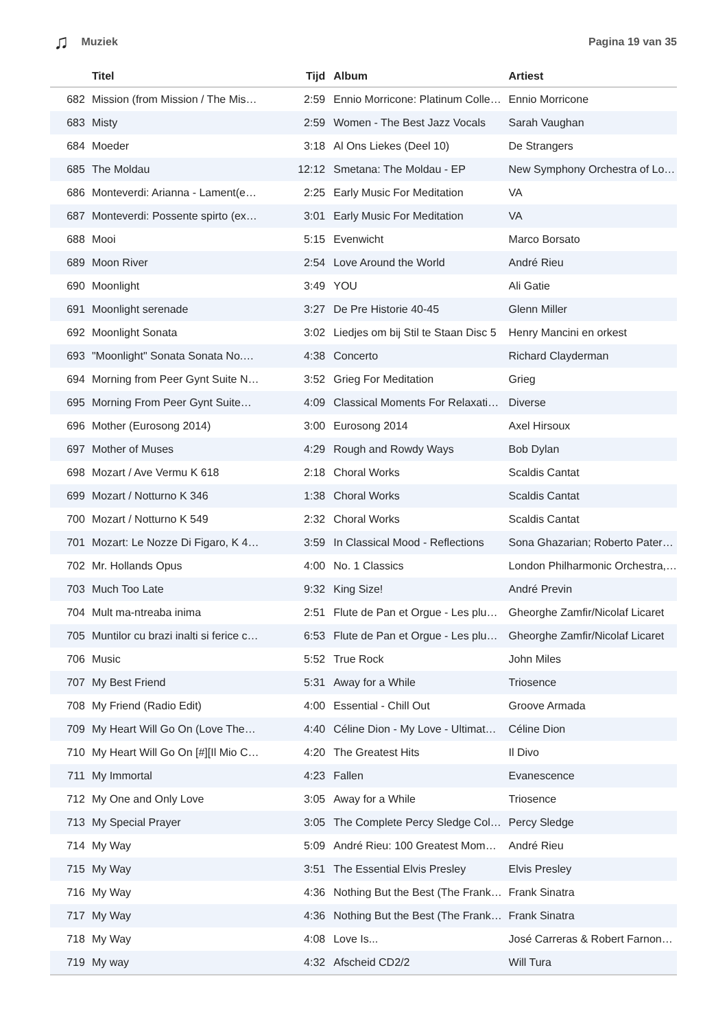♫ Muziek Pagina 19 van 35
| | Titel | Tijd | Album | Artiest |
| --- | --- | --- | --- | --- |
| 682 | Mission (from Mission / The Mis… | 2:59 | Ennio Morricone: Platinum Colle… | Ennio Morricone |
| 683 | Misty | 2:59 | Women - The Best Jazz Vocals | Sarah Vaughan |
| 684 | Moeder | 3:18 | Al Ons Liekes (Deel 10) | De Strangers |
| 685 | The Moldau | 12:12 | Smetana: The Moldau - EP | New Symphony Orchestra of Lo… |
| 686 | Monteverdi: Arianna - Lament(e… | 2:25 | Early Music For Meditation | VA |
| 687 | Monteverdi: Possente spirto (ex… | 3:01 | Early Music For Meditation | VA |
| 688 | Mooi | 5:15 | Evenwicht | Marco Borsato |
| 689 | Moon River | 2:54 | Love Around the World | André Rieu |
| 690 | Moonlight | 3:49 | YOU | Ali Gatie |
| 691 | Moonlight serenade | 3:27 | De Pre Historie 40-45 | Glenn Miller |
| 692 | Moonlight Sonata | 3:02 | Liedjes om bij Stil te Staan Disc 5 | Henry Mancini en orkest |
| 693 | "Moonlight" Sonata Sonata No.… | 4:38 | Concerto | Richard Clayderman |
| 694 | Morning from Peer Gynt Suite N… | 3:52 | Grieg For Meditation | Grieg |
| 695 | Morning From Peer Gynt Suite… | 4:09 | Classical Moments For Relaxati… | Diverse |
| 696 | Mother (Eurosong 2014) | 3:00 | Eurosong 2014 | Axel Hirsoux |
| 697 | Mother of Muses | 4:29 | Rough and Rowdy Ways | Bob Dylan |
| 698 | Mozart / Ave Vermu K 618 | 2:18 | Choral Works | Scaldis Cantat |
| 699 | Mozart / Notturno K 346 | 1:38 | Choral Works | Scaldis Cantat |
| 700 | Mozart / Notturno K 549 | 2:32 | Choral Works | Scaldis Cantat |
| 701 | Mozart: Le Nozze Di Figaro, K 4… | 3:59 | In Classical Mood - Reflections | Sona Ghazarian; Roberto Pater… |
| 702 | Mr. Hollands Opus | 4:00 | No. 1 Classics | London Philharmonic Orchestra,… |
| 703 | Much Too Late | 9:32 | King Size! | André Previn |
| 704 | Mult ma-ntreaba inima | 2:51 | Flute de Pan et Orgue - Les plu… | Gheorghe Zamfir/Nicolaf Licaret |
| 705 | Muntilor cu brazi inalti si ferice c… | 6:53 | Flute de Pan et Orgue - Les plu… | Gheorghe Zamfir/Nicolaf Licaret |
| 706 | Music | 5:52 | True Rock | John Miles |
| 707 | My Best Friend | 5:31 | Away for a While | Triosence |
| 708 | My Friend (Radio Edit) | 4:00 | Essential - Chill Out | Groove Armada |
| 709 | My Heart Will Go On (Love The… | 4:40 | Céline Dion - My Love - Ultimat… | Céline Dion |
| 710 | My Heart Will Go On [#][Il Mio C… | 4:20 | The Greatest Hits | Il Divo |
| 711 | My Immortal | 4:23 | Fallen | Evanescence |
| 712 | My One and Only Love | 3:05 | Away for a While | Triosence |
| 713 | My Special Prayer | 3:05 | The Complete Percy Sledge Col… | Percy Sledge |
| 714 | My Way | 5:09 | André Rieu: 100 Greatest Mom… | André Rieu |
| 715 | My Way | 3:51 | The Essential Elvis Presley | Elvis Presley |
| 716 | My Way | 4:36 | Nothing But the Best (The Frank… | Frank Sinatra |
| 717 | My Way | 4:36 | Nothing But the Best (The Frank… | Frank Sinatra |
| 718 | My Way | 4:08 | Love Is... | José Carreras & Robert Farnon… |
| 719 | My way | 4:32 | Afscheid CD2/2 | Will Tura |